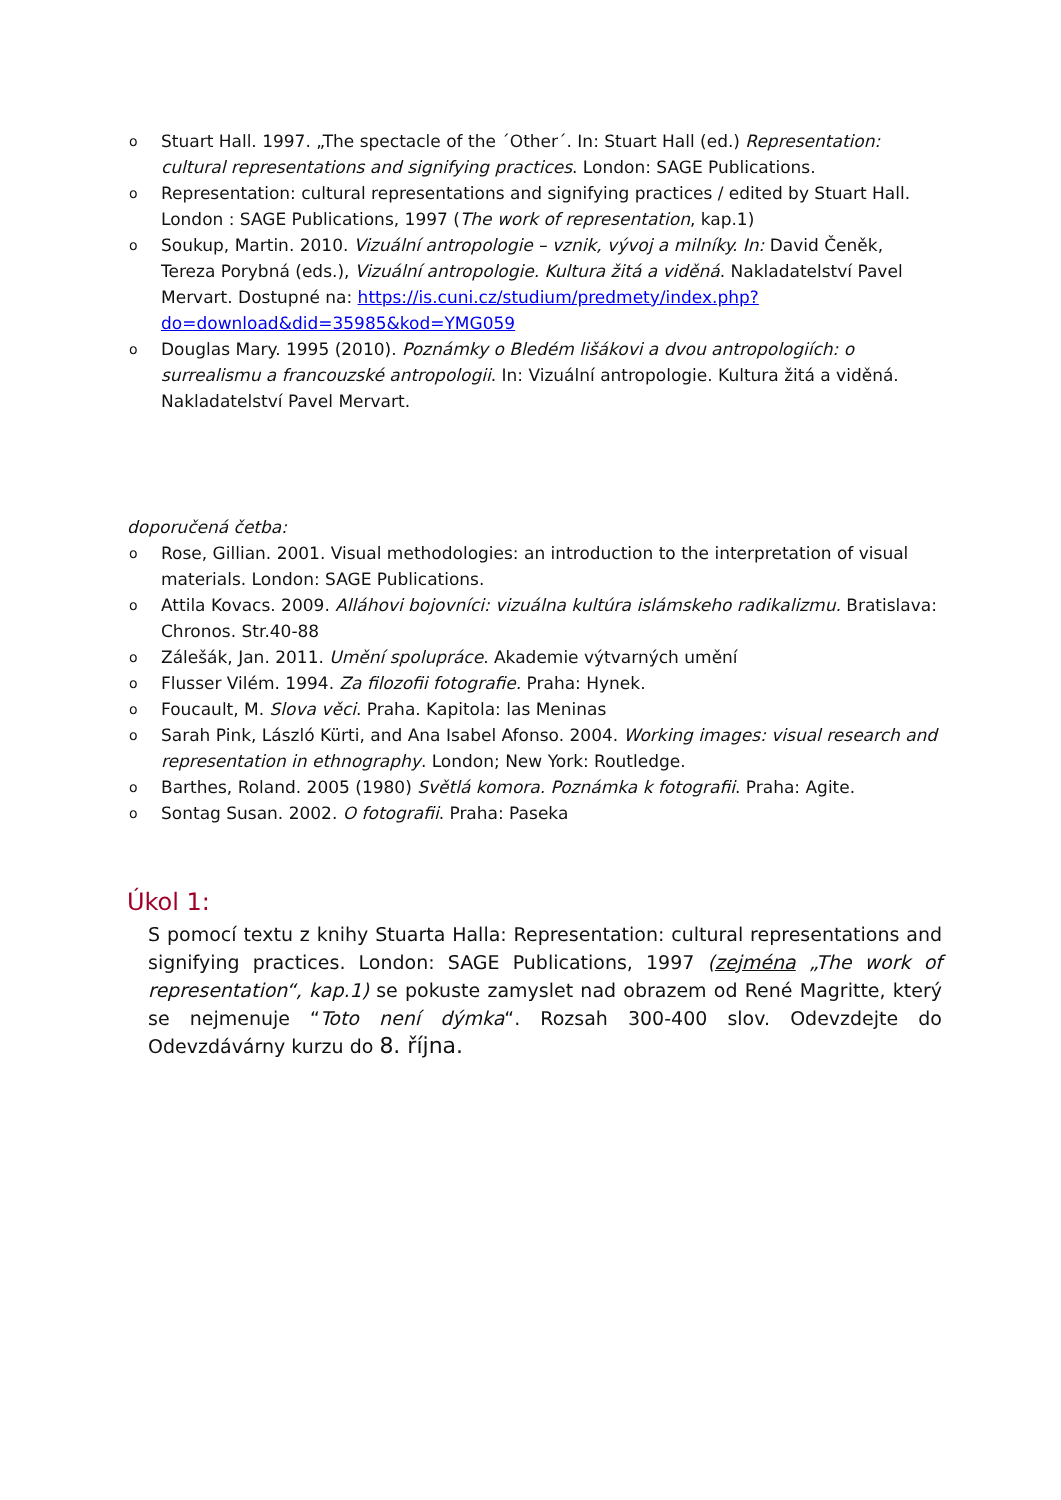o Stuart Hall. 1997. „The spectacle of the ´Other´. In: Stuart Hall (ed.) Representation: cultural representations and signifying practices. London: SAGE Publications.
o Representation: cultural representations and signifying practices / edited by Stuart Hall. London : SAGE Publications, 1997 (The work of representation, kap.1)
o Soukup, Martin. 2010. Vizuální antropologie – vznik, vývoj a milníky. In: David Čeněk, Tereza Porybná (eds.), Vizuální antropologie. Kultura žitá a viděná. Nakladatelství Pavel Mervart. Dostupné na: https://is.cuni.cz/studium/predmety/index.php?do=download&did=35985&kod=YMG059
o Douglas Mary. 1995 (2010). Poznámky o Bledém lišákovi a dvou antropologiích: o surrealismu a francouzské antropologii. In: Vizuální antropologie. Kultura žitá a viděná. Nakladatelství Pavel Mervart.
doporučená četba:
o Rose, Gillian. 2001. Visual methodologies: an introduction to the interpretation of visual materials. London: SAGE Publications.
o Attila Kovacs. 2009. Alláhovi bojovníci: vizuálna kultúra islámskeho radikalizmu. Bratislava: Chronos. Str.40-88
o Zálešák, Jan. 2011. Umění spolupráce. Akademie výtvarných umění
o Flusser Vilém. 1994. Za filozofii fotografie. Praha: Hynek.
o Foucault, M. Slova věci. Praha. Kapitola: las Meninas
o Sarah Pink, László Kürti, and Ana Isabel Afonso. 2004. Working images: visual research and representation in ethnography. London; New York: Routledge.
o Barthes, Roland. 2005 (1980) Světlá komora. Poznámka k fotografii. Praha: Agite.
o Sontag Susan. 2002. O fotografii. Praha: Paseka
Úkol 1:
S pomocí textu z knihy Stuarta Halla: Representation: cultural representations and signifying practices. London: SAGE Publications, 1997 (zejména „The work of representation“, kap.1) se pokuste zamyslet nad obrazem od René Magritte, který se nejmenuje “Toto není dýmka“. Rozsah 300-400 slov. Odevzdejte do Odevzdávárny kurzu do 8. října.